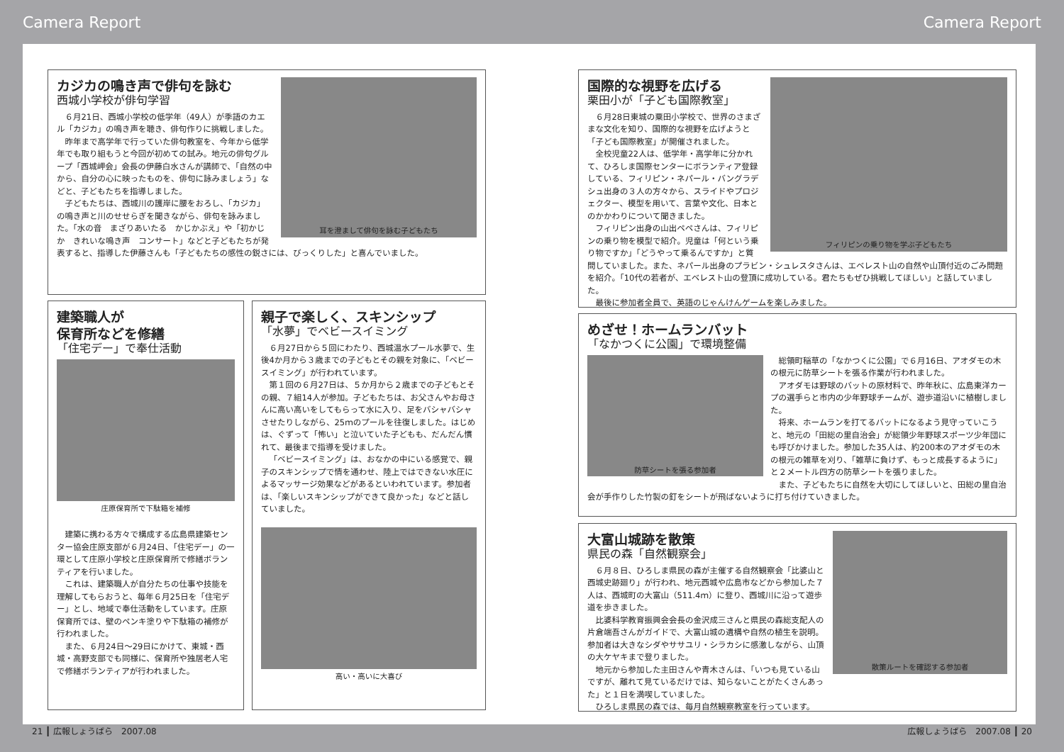Camera Report Camera Report
耳を澄まして俳句を詠む子どもたち
カジカの鳴き声で俳句を詠む
西城小学校が俳句学習
６月21日、西城小学校の低学年（49人）が季語のカエル「カジカ」の鳴き声を聴き、俳句作りに挑戦しました。
昨年まで高学年で行っていた俳句教室を、今年から低学年でも取り組もうと今回が初めての試み。地元の俳句グループ「西城岬会」会長の伊藤白水さんが講師で、「自然の中から、自分の心に映ったものを、俳句に詠みましょう」などと、子どもたちを指導しました。
子どもたちは、西城川の護岸に腰をおろし、「カジカ」の鳴き声と川のせせらぎを聞きながら、俳句を詠みました。「水の音　まざりあいたる　かじかぶえ」や「初かじか　きれいな鳴き声　コンサート」などと子どもたちが発表すると、指導した伊藤さんも「子どもたちの感性の鋭さには、びっくりした」と喜んでいました。
建築職人が
保育所などを修繕
「住宅デー」で奉仕活動
庄原保育所で下駄箱を補修
建築に携わる方々で構成する広島県建築センター協会庄原支部が６月24日、「住宅デー」の一環として庄原小学校と庄原保育所で修繕ボランティアを行いました。
これは、建築職人が自分たちの仕事や技能を理解してもらおうと、毎年６月25日を「住宅デー」とし、地域で奉仕活動をしています。庄原保育所では、壁のペンキ塗りや下駄箱の補修が行われました。
また、６月24日〜29日にかけて、東城・西城・高野支部でも同様に、保育所や独居老人宅で修繕ボランティアが行われました。
親子で楽しく、スキンシップ
「水夢」でベビースイミング
６月27日から５回にわたり、西城温水プール水夢で、生後4か月から３歳までの子どもとその親を対象に、「ベビースイミング」が行われています。
第１回の６月27日は、５か月から２歳までの子どもとその親、７組14人が参加。子どもたちは、お父さんやお母さんに高い高いをしてもらって水に入り、足をバシャバシャさせたりしながら、25ｍのプールを往復しました。はじめは、ぐずって「怖い」と泣いていた子どもも、だんだん慣れて、最後まで指導を受けました。
「ベビースイミング」は、おなかの中にいる感覚で、親子のスキンシップで情を通わせ、陸上ではできない水圧によるマッサージ効果などがあるといわれています。参加者は、「楽しいスキンシップができて良かった」などと話していました。
高い・高いに大喜び
フィリピンの乗り物を学ぶ子どもたち
国際的な視野を広げる
栗田小が「子ども国際教室」
６月28日東城の粟田小学校で、世界のさまざまな文化を知り、国際的な視野を広げようと「子ども国際教室」が開催されました。
全校児童22人は、低学年・高学年に分かれて、ひろしま国際センターにボランティア登録している、フィリピン・ネパール・バングラデシュ出身の３人の方々から、スライドやプロジェクター、模型を用いて、言葉や文化、日本とのかかわりについて聞きました。
フィリピン出身の山出ペペさんは、フィリピンの乗り物を模型で紹介。児童は「何という乗り物ですか」「どうやって乗るんですか」と質問していました。また、ネパール出身のプラビン・シュレスタさんは、エベレスト山の自然や山頂付近のごみ問題を紹介。「10代の若者が、エベレスト山の登頂に成功している。君たちもぜひ挑戦してほしい」と話していました。
最後に参加者全員で、英語のじゃんけんゲームを楽しみました。
めざせ！ホームランバット
「なかつくに公園」で環境整備
防草シートを張る参加者
総領町稲草の「なかつくに公園」で６月16日、アオダモの木の根元に防草シートを張る作業が行われました。
アオダモは野球のバットの原材料で、昨年秋に、広島東洋カープの選手らと市内の少年野球チームが、遊歩道沿いに植樹しました。
将来、ホームランを打てるバットになるよう見守っていこうと、地元の「田総の里自治会」が総領少年野球スポーツ少年団にも呼びかけました。参加した35人は、約200本のアオダモの木の根元の雑草を刈り、「雑草に負けず、もっと成長するように」と２メートル四方の防草シートを張りました。
また、子どもたちに自然を大切にしてほしいと、田総の里自治会が手作りした竹製の釘をシートが飛ばないように打ち付けていきました。
散策ルートを確認する参加者
大富山城跡を散策
県民の森「自然観察会」
６月８日、ひろしま県民の森が主催する自然観察会「比婆山と西城史跡廻り」が行われ、地元西城や広島市などから参加した７人は、西城町の大富山（511.4ｍ）に登り、西城川に沿って遊歩道を歩きました。
比婆科学教育振興会会長の金沢成三さんと県民の森総支配人の片倉端吾さんがガイドで、大富山城の遺構や自然の植生を説明。参加者は大きなシダやササユリ・シラカシに感激しながら、山頂の大ケヤキまで登りました。
地元から参加した主田さんや青木さんは、「いつも見ている山ですが、離れて見ているだけでは、知らないことがたくさんあった」と１日を満喫していました。
ひろしま県民の森では、毎月自然観察教室を行っています。
21 ┃ 広報しょうばら　2007.08 広報しょうばら　2007.08 ┃ 20